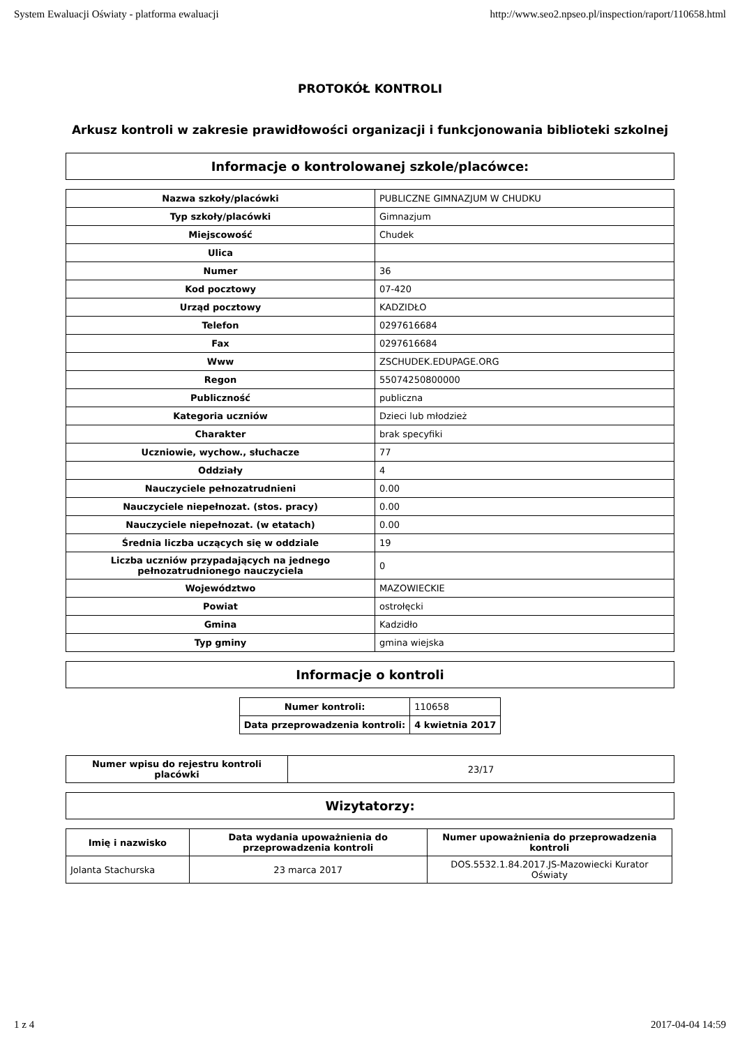System Ewaluacji Oświaty - platforma ewaluacji http://www.seo2.npseo.pl/inspection/raport/110658.html
PROTOKÓŁ KONTROLI
Arkusz kontroli w zakresie prawidłowości organizacji i funkcjonowania biblioteki szkolnej
Informacje o kontrolowanej szkole/placówce:
| Nazwa szkoły/placówki | PUBLICZNE GIMNAZJUM W CHUDKU |
| Typ szkoły/placówki | Gimnazjum |
| Miejscowość | Chudek |
| Ulica | |
| Numer | 36 |
| Kod pocztowy | 07-420 |
| Urząd pocztowy | KADZIDŁO |
| Telefon | 0297616684 |
| Fax | 0297616684 |
| Www | ZSCHUDEK.EDUPAGE.ORG |
| Regon | 55074250800000 |
| Publiczność | publiczna |
| Kategoria uczniów | Dzieci lub młodzież |
| Charakter | brak specyfiki |
| Uczniowie, wychow., słuchacze | 77 |
| Oddziały | 4 |
| Nauczyciele pełnozatrudnieni | 0.00 |
| Nauczyciele niepełnozat. (stos. pracy) | 0.00 |
| Nauczyciele niepełnozat. (w etatach) | 0.00 |
| Średnia liczba uczących się w oddziale | 19 |
| Liczba uczniów przypadających na jednego pełnozatrudnionego nauczyciela | 0 |
| Województwo | MAZOWIECKIE |
| Powiat | ostrołęcki |
| Gmina | Kadzidło |
| Typ gminy | gmina wiejska |
Informacje o kontroli
| Numer kontroli: | 110658 |
| Data przeprowadzenia kontroli: | 4 kwietnia 2017 |
| Numer wpisu do rejestru kontroli placówki | 23/17 |
Wizytatorzy:
| Imię i nazwisko | Data wydania upoważnienia do przeprowadzenia kontroli | Numer upoważnienia do przeprowadzenia kontroli |
| --- | --- | --- |
| Jolanta Stachurska | 23 marca 2017 | DOS.5532.1.84.2017.JS-Mazowiecki Kurator Oświaty |
1 z 4 2017-04-04 14:59